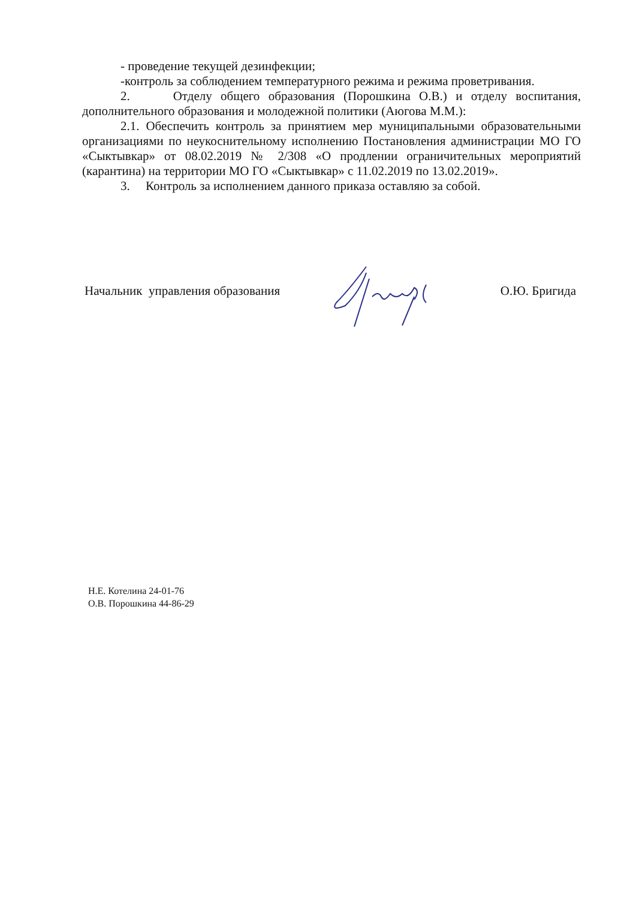- проведение текущей дезинфекции;
-контроль за соблюдением температурного режима и режима проветривания.
2. Отделу общего образования (Порошкина О.В.) и отделу воспитания, дополнительного образования и молодежной политики (Аюгова М.М.):
2.1. Обеспечить контроль за принятием мер муниципальными образовательными организациями по неукоснительному исполнению Постановления администрации МО ГО «Сыктывкар» от 08.02.2019 № 2/308 «О продлении ограничительных мероприятий (карантина) на территории МО ГО «Сыктывкар» с 11.02.2019 по 13.02.2019».
3. Контроль за исполнением данного приказа оставляю за собой.
Начальник управления образования О.Ю. Бригида
Н.Е. Котелина 24-01-76
О.В. Порошкина 44-86-29